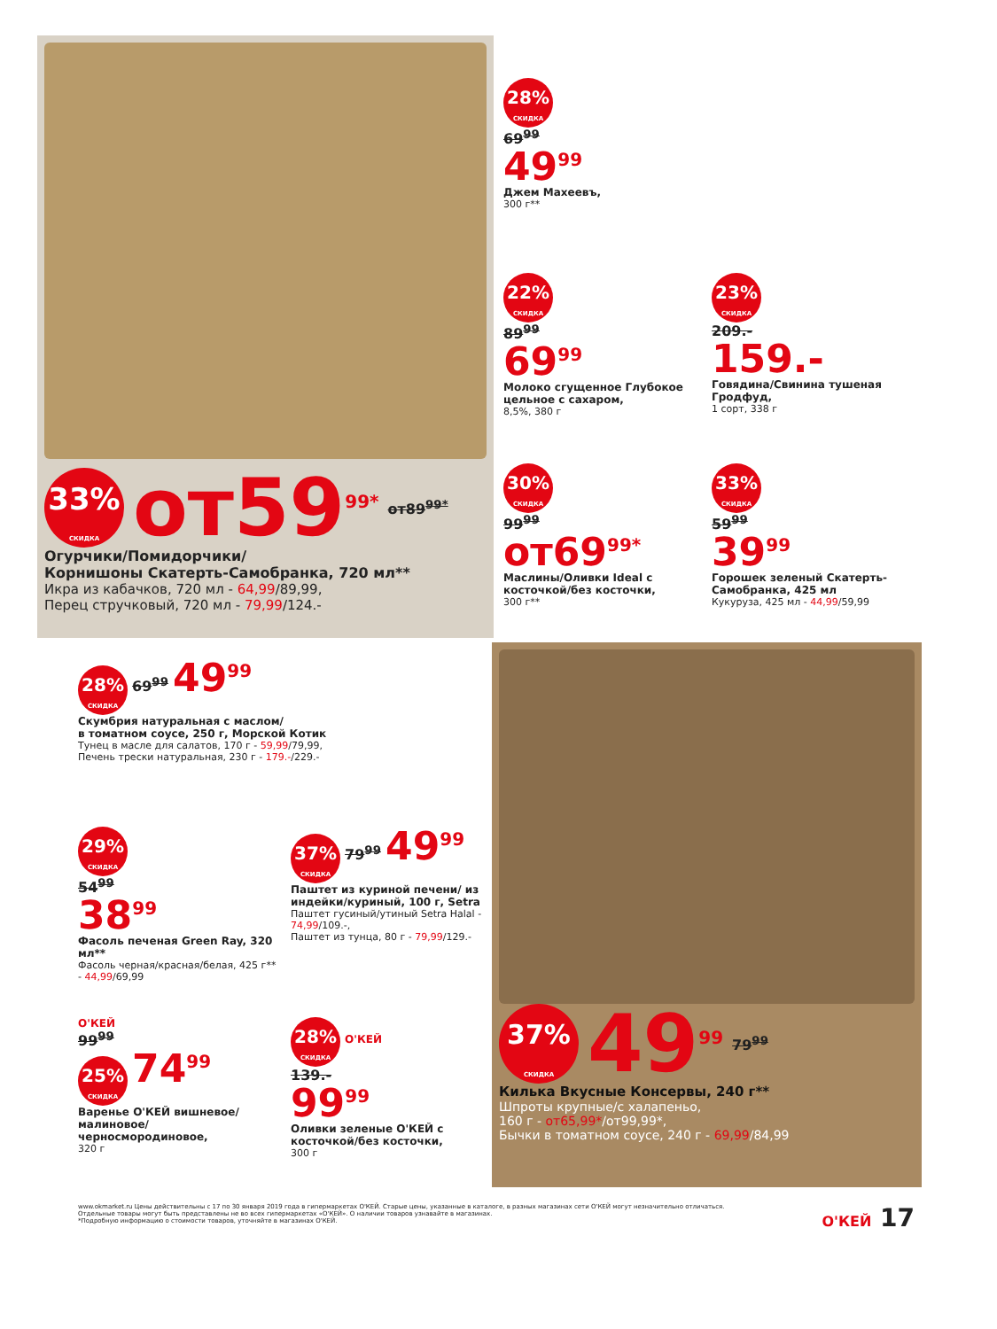33% СКИДКА
от59<sup>99*</sup>
от89<sup>99*</sup>
Огурчики/Помидорчики/
Корнишоны Скатерть-Самобранка, 720 мл**
Икра из кабачков, 720 мл - 64,99/89,99,
Перец стручковый, 720 мл - 79,99/124.-
28% СКИДКА
69<sup>99</sup>
49<sup>99</sup>
Джем Махеевъ,
300 г**
22% СКИДКА
89<sup>99</sup>
69<sup>99</sup>
Молоко сгущенное Глубокое цельное с сахаром,
8,5%, 380 г
23% СКИДКА
209.-
159.-
Говядина/Свинина тушеная Гродфуд,
1 сорт, 338 г
30% СКИДКА
99<sup>99</sup>
от69<sup>99*</sup>
Маслины/Оливки Ideal с косточкой/без косточки,
300 г**
33% СКИДКА
59<sup>99</sup>
39<sup>99</sup>
Горошек зеленый Скатерть-Самобранка, 425 мл
Кукуруза, 425 мл - 44,99/59,99
28% СКИДКА
69<sup>99</sup> 49<sup>99</sup>
Скумбрия натуральная с маслом/
в томатном соусе, 250 г, Морской Котик
Тунец в масле для салатов, 170 г - 59,99/79,99,
Печень трески натуральная, 230 г - 179.-/229.-
29% СКИДКА
54<sup>99</sup>
38<sup>99</sup>
Фасоль печеная Green Ray, 320 мл**
Фасоль черная/красная/белая, 425 г** - 44,99/69,99
37% СКИДКА
79<sup>99</sup> 49<sup>99</sup>
Паштет из куриной печени/ из индейки/куриный, 100 г, Setra
Паштет гусиный/утиный Setra Halal - 74,99/109.-,
Паштет из тунца, 80 г - 79,99/129.-
О'КЕЙ
99<sup>99</sup>
25% СКИДКА
74<sup>99</sup>
Варенье О'КЕЙ вишневое/малиновое/ черносмородиновое,
320 г
28% СКИДКА
О'КЕЙ
139.-
99<sup>99</sup>
Оливки зеленые О'КЕЙ с косточкой/без косточки,
300 г
37% СКИДКА
49<sup>99</sup>
79<sup>99</sup>
Килька Вкусные Консервы, 240 г**
Шпроты крупные/с халапеньо,
160 г - от65,99*/от99,99*,
Бычки в томатном соусе, 240 г - 69,99/84,99
www.okmarket.ru Цены действительны с 17 по 30 января 2019 года в гипермаркетах О'КЕЙ. Старые цены, указанные в каталоге, в разных магазинах сети О'КЕЙ могут незначительно отличаться. Отдельные товары могут быть представлены не во всех гипермаркетах «О'КЕЙ». О наличии товаров узнавайте в магазинах.
*Подробную информацию о стоимости товаров, уточняйте в магазинах О'КЕЙ.
О'КЕЙ 17